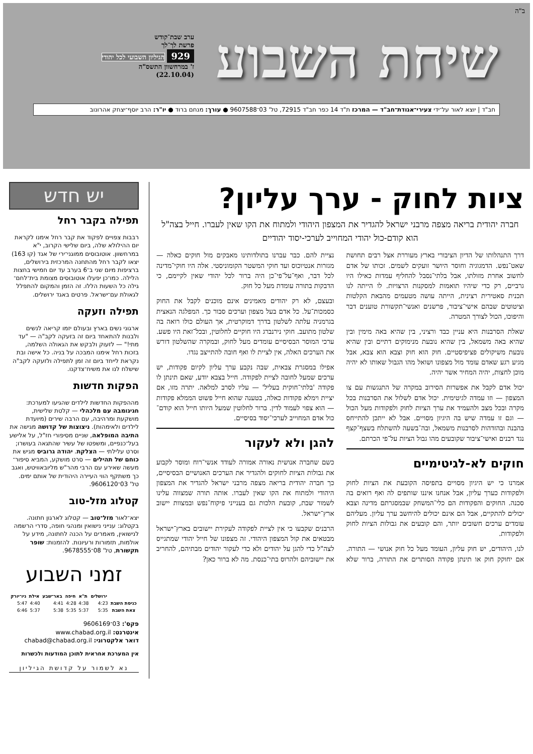ב"ה
שיחת השבוע
ערב שבת־קודש
פרשת לך־לך
929 הגיליון השבועי לכל יהודי
ז' במרחשוון התשס"ה
(22.10.04)
חב"ד | יוצא לאור על־ידי צעירי־אגודת־חב"ד — המרכז ת"ד 14 כפר חב"ד 72915, טל' 03־9607588 ● עורך: מנחם ברוד ● יו"ר: הרב יוסף־יצחק אהרונוב
ציות לחוק - ערך עליון?
חברה יהודית בריאה מצפה מרבני ישראל להגדיר את המצפון היהודי ולמתוח את הקו שאין לעברו. חייל בצה"ל הוא קודם-כול יהודי המחוייב לערכי-יסוד יהודיים
דרך התנהלותו של הדיון הציבורי בארץ מעוררת אצל רבים תחושת שאט־נפש. הדמגוגיה וחוסר היושר זועקים לשמים. זכותו של אדם לחשוב אחרת מזולתו, אבל בלתי־נסבל להחליף עמדות כאילו היו גרביים, רק כדי שיהיו תואמות למסקנות הרצויות. לו הייתה לנו תכנית סאטירית רצינית, הייתה עושה מטעמים מהבאת הקלטות וציטוטים שבהם אישי־ציבור, פרשנים ואנשי־תקשורת טוענים דבר והיפוכו, הכול לצורך המטרה.
שאלת הסרבנות היא עניין כבד ורציני, בין שהיא באה מימין ובין שהיא באה משמאל, בין שהיא נובעת מנימוקים דתיים ובין שהיא נובעת משיקולים פציפיסטיים. חוק הוא חוק וצבא הוא צבא, אבל מגיע רגע שאדם עומד מול מצפונו ושואל מהו הגבול שאותו לא יהיה מוכן לחצות, יהיה המחיר אשר יהיה.
יכול אדם לקבל את אפשרות הסירוב במקרה של התנגשות עם צו המצפון — וזו עמדה לגיטימית. יכול אדם לשלול את הסרבנות בכל מקרה ובכל מצב ולהעמיד את ערך הציות לחוק ולפקודות מעל הכול — וגם זו עמדה שיש בה היגיון מסויים. אבל לא ייתכן להתייחס בהבנה ובהזדהות לסרבנות משמאל, ובה־בשעה להשתלח בשצף־קצף נגד רבנים ואישי־ציבור שקובעים מהו גבול הציות על־פי הכרתם.
חוקים לא-לגיטימיים
אמרנו כי יש היגיון מסויים בתפיסה הקובעת את הציות לחוק ולפקודות כערך עליון, אבל אנחנו איננו שותפים לה ואף רואים בה סכנה. החוקים והפקודות הם כלי־המשחק שבמסגרתם מדינה וצבא יכולים להתקיים, אבל הם אינם יכולים להיחשב ערך עליון. מעליהם עומדים ערכים חשובים יותר, והם קובעים את גבולות הציות לחוק ולפקודות.
לנו, היהודים, יש חוק עליון, העומד מעל כל חוק אנושי — התורה. אם יחוקק חוק או תינתן פקודה הסותרים את התורה, ברור שלא נציית להם. כבר עברנו בתולדותינו מאבקים מול חוקים כאלה — מגזרות אנטיוכוס ועד חוקי המשטר הקומוניסטי. אלה היו חוקי־מדינה לכל דבר, ואף־על־פי־כן היה ברור לכל יהודי שאין לקיימם, כי הדבקות בתורה עומדת מעל כל חוק.
ובעצם, לא רק יהודים מאמינים אינם מוכנים לקבל את החוק כסמכות־על. כל אדם בעל מצפון וערכים סבור כך. המפלגה הנאצית בגרמניה עלתה לשלטון בדרך דמוקרטית, אך העולם כולו רואה בה שלטון מתועב. חוקי נירנברג היו חוקיים לחלוטין, ובכל־זאת היו פשע. ערכי המוסר הבסיסיים עומדים מעל לחוק, ובמקרה שהשלטון דורש את הערכים האלה, אין לציית לו ואף חובה להתייצב נגדו.
אפילו במסגרת צבאית, שבה נקבע ערך עליון לקיום פקודות, יש ערכים שמעל לחובה לציית לפקודה. חייל בצבא יודע, שאם תינתן לו פקודה 'בלתי־חוקית בעליל' — עליו לסרב למלאה. יתרה מזו, אם יציית וימלא פקודות כאלה, בטענה שהוא חייל פשוט הממלא פקודות — הוא צפוי לעמוד לדין. ברור לחלוטין שמעל היותו חייל הוא קודם־כול אדם המחוייב לערכי־יסוד בסיסיים.
להגן ולא לעקור
כשם שחברה אנושית נאורה אמורה לעודד אנשי־רוח ומוסר לקבוע את גבולות הציות לחוקים ולהגדיר את הערכים האנושיים הבסיסיים, כך חברה יהודית בריאה מצפה מרבני ישראל להגדיר את המצפון היהודי ולמתוח את הקו שאין לעברו. אותה תורה שמצווה עלינו לשמור שבת, קובעת הלכות גם בענייני פיקוח־נפש ובמצוות יישוב ארץ־ישראל.
הרבנים שקבעו כי אין לציית לפקודה לעקירת יישובים בארץ־ישראל מבטאים את קול המצפון היהודי. זה מצפונו של חייל יהודי שמתגייס לצה"ל כדי להגן על יהודים ולא כדי לעקור יהודים מבתיהם, להחריב את יישוביהם ולהרוס בתי־כנסת. מה לא ברור כאן?
יש חדש
תפילה בקבר רחל
רבבות צפויים לפקוד את קבר רחל אימנו לקראת יום ההילולא שלה, ביום שלישי הקרוב, י"א במרחשוון. אוטובוסים ממוגני־ירי של אגד (קו 163) יצאו לקבר רחל מהתחנה המרכזית בירושלים, ברציפות מיום שני ב־6 בערב עד יום חמישי בחצות הלילה. כמו־כן יפעלו אוטובוסים מצומת בית־לחם־גילה כל השעות הללו. זה הזמן והמקום להתפלל לגאולת עם־ישראל. פרטים באגד ירושלים.
תפילה וזעקה
ארגוני נשים בארץ ובעולם יזמו קריאה לנשים ולבנות להתאחד ביום זה בזעקה לקב"ה — "עד מתי!" — לזעוק ולבקש את הגאולה השלמה, בזכות רחל אימנו המבכה על בניה. כל אישה ובת נקראת לייחד ביום זה זמן לתפילה ולזעקה לקב"ה שישלח לנו את משיח־צדקנו.
הפקות חדשות
מההפקות החדשות לילדים שהגיעו למערכת: חגיגומבה עם מלכהלי — קלטת שלישית, מושקעת ומרהיבה, עם הרבה שירים (מיועדת לילדים ולאימהות). ניצוצות של קדושה מגישה את התיבה המופלאה, שניים מסיפורי חז"ל, על אלישע בעל־כנפיים, ומשפטו של עשיר שהתגאה בעושרו; וסרט עלילתי — הצלקת. יהודה גרוביס מגיש את כוחם של תהילים — סרט מושקע, המביא סיפור־מעשה שאירע עם הרבי מהר"ש מליובאוויטש, ואגב כך משתקף הווי העיירה היהודית של אותם ימים. טל' 03־9606120.
קטלוג מזל-טוב
יצא־לאור מזל־טוב — קטלוג לארגון חתונה. בקטלוג: ענייני נישואין ומנהגי חופה, סדרי הרשמה לנישואין, מאמרים על הכנה לחתונה, מידע על אולמות, תזמורות ורעיונות. להזמנות: שופר תקשורת, טל' 08־9678555.
זמני השבוע
| | ירושלים | ת"א | חיפה | באר־שבע | אילת | ניו־יורק |
| --- | --- | --- | --- | --- | --- | --- |
| כניסת השבת | 4:23 | 4:38 | 4:28 | 4:41 | 4:40 | 5:47 |
| צאת השבת | 5:35 | 5:37 | 5:35 | 5:38 | 5:37 | 6:46 |
פקס': 03־9606169
אינטרנט: www.chabad.org.il
דואר אלקטרוני: chabad@chabad.org.il
אין המערכת אחראית לתוכן המודעות ולכשרות
נא לשמור על קדושת הגיליון